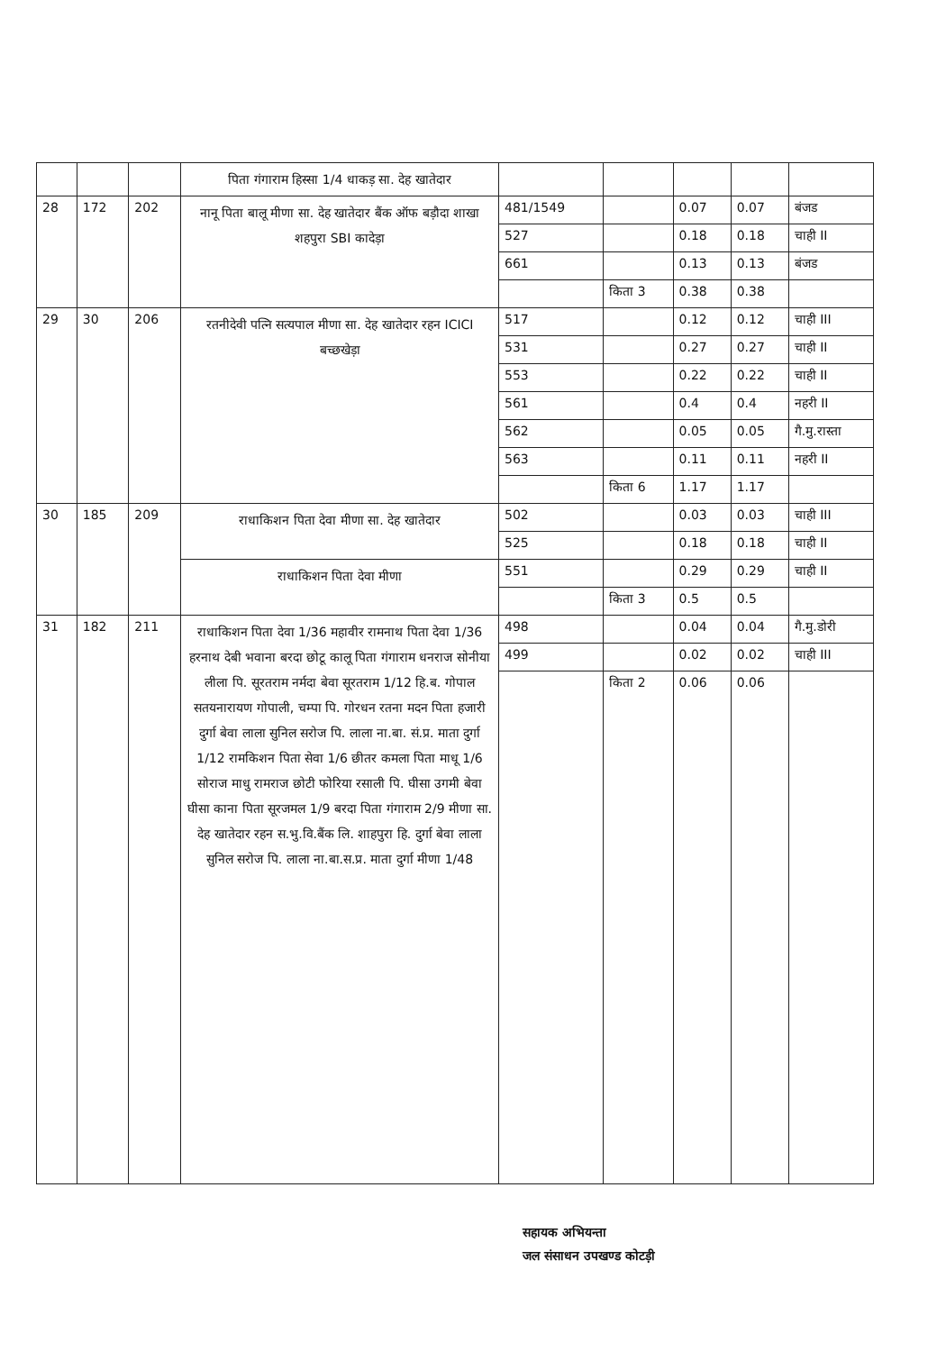| | | | पिता गंगाराम हिस्सा 1/4 धाकड़ सा. देह खातेदार | | | | | |
| 28 | 172 | 202 | नानू पिता बालू मीणा सा. देह खातेदार बैंक ऑफ बड़ौदा शाखा शहपुरा SBI कादेड़ा | 481/1549 | | 0.07 | 0.07 | बंजड |
| | | | | 527 | | 0.18 | 0.18 | चाही II |
| | | | | 661 | | 0.13 | 0.13 | बंजड |
| | | | | | किता 3 | 0.38 | 0.38 | |
| 29 | 30 | 206 | रतनीदेवी पत्नि सत्यपाल मीणा सा. देह खातेदार रहन ICICI बच्छखेड़ा | 517 | | 0.12 | 0.12 | चाही III |
| | | | | 531 | | 0.27 | 0.27 | चाही II |
| | | | | 553 | | 0.22 | 0.22 | चाही II |
| | | | | 561 | | 0.4 | 0.4 | नहरी II |
| | | | | 562 | | 0.05 | 0.05 | गै.मु.रास्ता |
| | | | | 563 | | 0.11 | 0.11 | नहरी II |
| | | | | | किता 6 | 1.17 | 1.17 | |
| 30 | 185 | 209 | राधाकिशन पिता देवा मीणा सा. देह खातेदार | 502 | | 0.03 | 0.03 | चाही III |
| | | | | 525 | | 0.18 | 0.18 | चाही II |
| | | | राधाकिशन पिता देवा मीणा | 551 | | 0.29 | 0.29 | चाही II |
| | | | | | किता 3 | 0.5 | 0.5 | |
| 31 | 182 | 211 | राधाकिशन पिता देवा 1/36 महावीर रामनाथ पिता देवा 1/36 हरनाथ देबी भवाना बरदा छोटू कालू पिता गंगाराम धनराज सोनीया लीला पि. सूरतराम नर्मदा बेवा सूरतराम 1/12 हि.ब. गोपाल सतयनारायण गोपाली, चम्पा पि. गोरधन रतना मदन पिता हजारी दुर्गा बेवा लाला सुनिल सरोज पि. लाला ना.बा. सं.प्र. माता दुर्गा 1/12 रामकिशन पिता सेवा 1/6 छीतर कमला पिता माधू 1/6 सोराज माधु रामराज छोटी फोरिया रसाली पि. घीसा उगमी बेवा घीसा काना पिता सूरजमल 1/9 बरदा पिता गंगाराम 2/9 मीणा सा. देह खातेदार रहन स.भु.वि.बैंक लि. शाहपुरा हि. दुर्गा बेवा लाला सुनिल सरोज पि. लाला ना.बा.स.प्र. माता दुर्गा मीणा 1/48 | 498 | | 0.04 | 0.04 | गै.मु.डोरी |
| | | | | 499 | | 0.02 | 0.02 | चाही III |
| | | | | | किता 2 | 0.06 | 0.06 | |
सहायक अभियन्ता
जल संसाधन उपखण्ड कोटड़ी